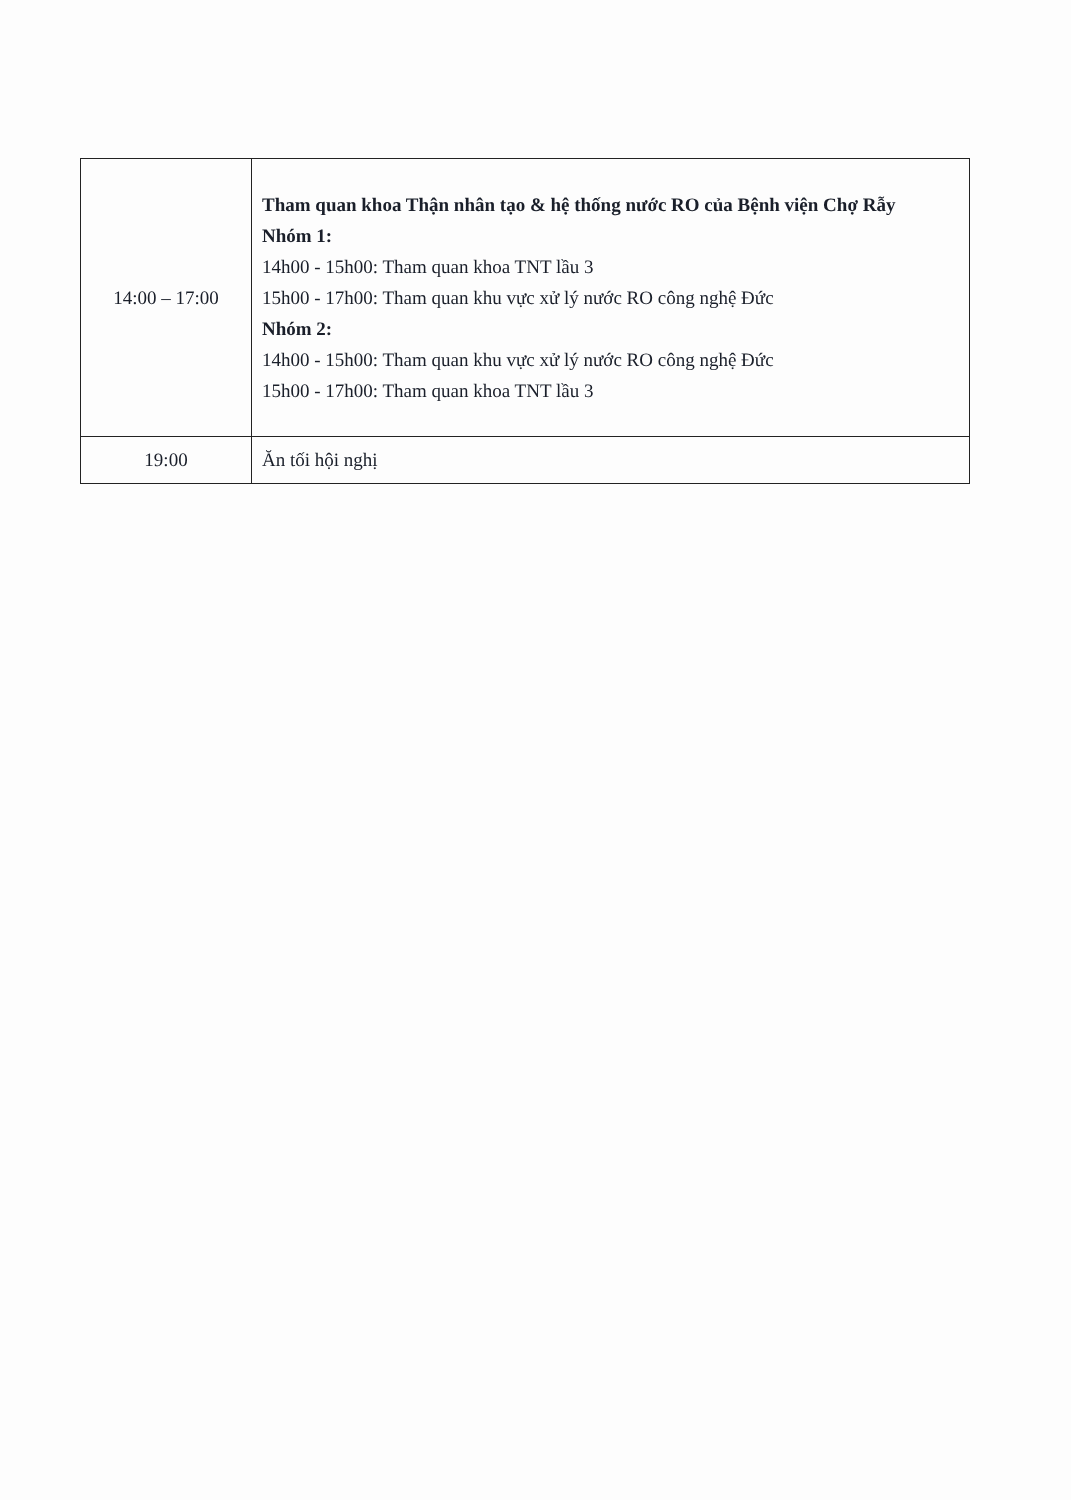| 14:00 – 17:00 | Tham quan khoa Thận nhân tạo & hệ thống nước RO của Bệnh viện Chợ Rẫy Nhóm 1: 14h00 - 15h00: Tham quan khoa TNT lầu 3 15h00 - 17h00: Tham quan khu vực xử lý nước RO công nghệ Đức Nhóm 2: 14h00 - 15h00: Tham quan khu vực xử lý nước RO công nghệ Đức 15h00 - 17h00: Tham quan khoa TNT lầu 3 |
| 19:00 | Ăn tối hội nghị |